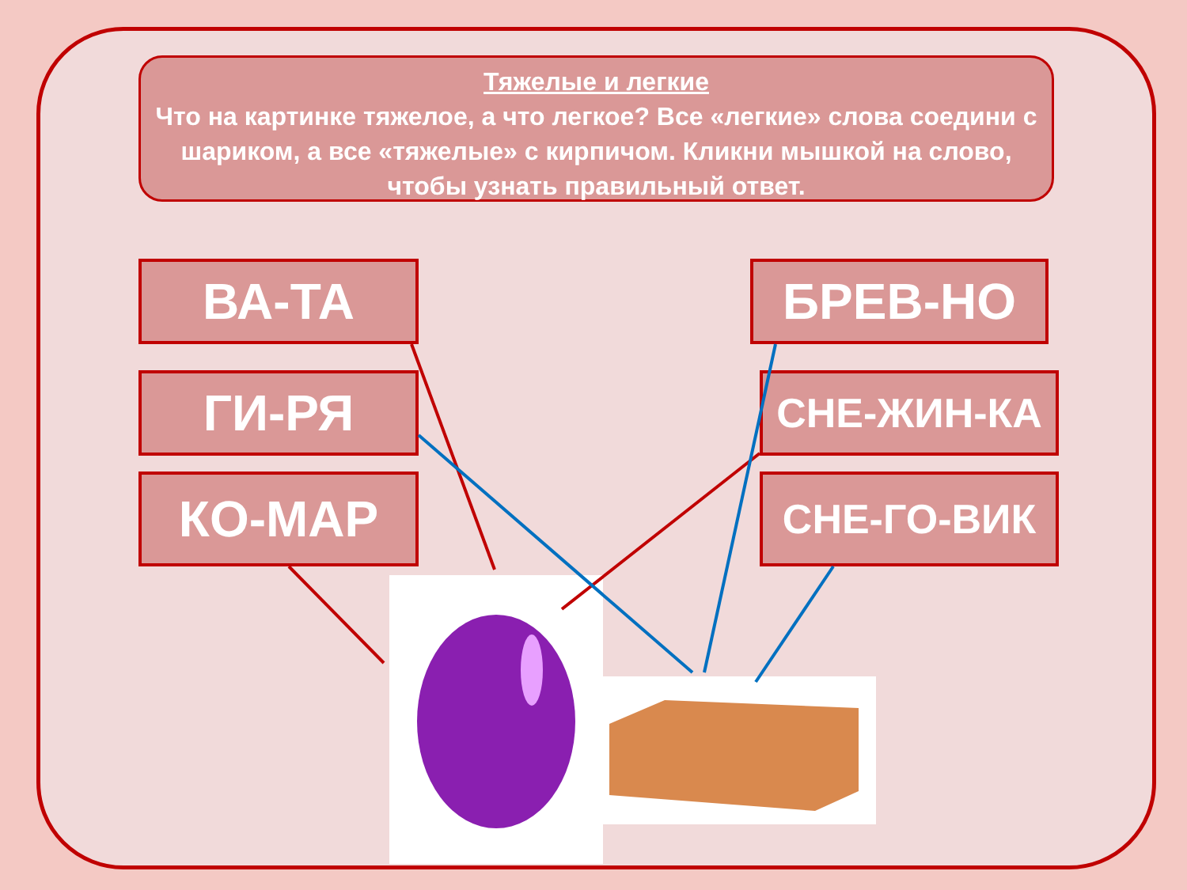Тяжелые и легкие
Что на картинке тяжелое, а что легкое? Все «легкие» слова соедини с шариком, а все «тяжелые» с кирпичом. Кликни мышкой на слово, чтобы узнать правильный ответ.
ВА-ТА БРЕВ-НО
ГИ-РЯ СНЕ-ЖИН-КА
КО-МАР СНЕ-ГО-ВИК